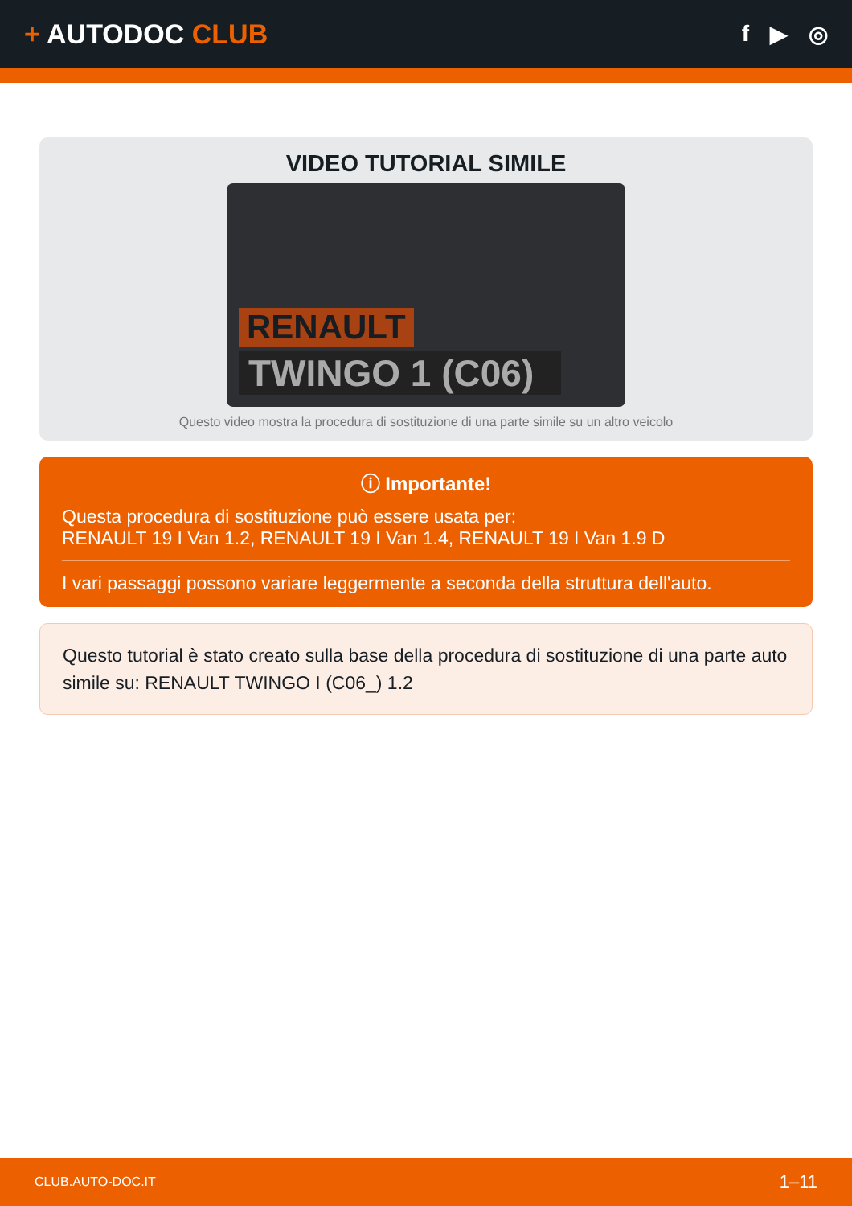+ AUTODOC CLUB
f ▶ ◎
VIDEO TUTORIAL SIMILE
RENAULT
TWINGO 1 (C06)
Questo video mostra la procedura di sostituzione di una parte simile su un altro veicolo
ⓘ Importante!
Questa procedura di sostituzione può essere usata per:
RENAULT 19 I Van 1.2, RENAULT 19 I Van 1.4, RENAULT 19 I Van 1.9 D
I vari passaggi possono variare leggermente a seconda della struttura dell'auto.
Questo tutorial è stato creato sulla base della procedura di sostituzione di una parte auto simile su: RENAULT TWINGO I (C06_) 1.2
CLUB.AUTO-DOC.IT 1–11